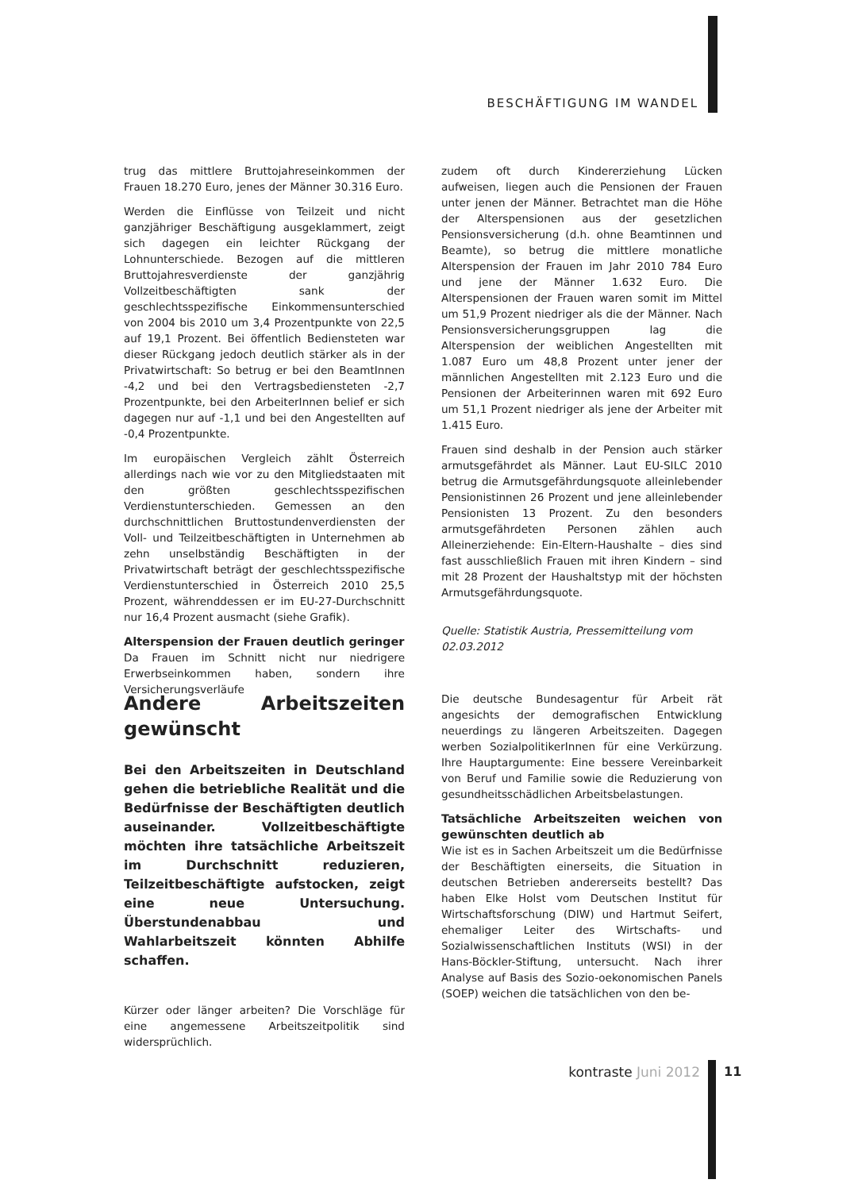BESCHÄFTIGUNG IM WANDEL
trug das mittlere Bruttojahreseinkommen der Frauen 18.270 Euro, jenes der Männer 30.316 Euro.
Werden die Einflüsse von Teilzeit und nicht ganzjähriger Beschäftigung ausgeklammert, zeigt sich dagegen ein leichter Rückgang der Lohnunterschiede. Bezogen auf die mittleren Bruttojahresverdienste der ganzjährig Vollzeitbeschäftigten sank der geschlechtsspezifische Einkommensunterschied von 2004 bis 2010 um 3,4 Prozentpunkte von 22,5 auf 19,1 Prozent. Bei öffentlich Bediensteten war dieser Rückgang jedoch deutlich stärker als in der Privatwirtschaft: So betrug er bei den BeamtInnen -4,2 und bei den Vertragsbediensteten -2,7 Prozentpunkte, bei den ArbeiterInnen belief er sich dagegen nur auf -1,1 und bei den Angestellten auf -0,4 Prozentpunkte.
Im europäischen Vergleich zählt Österreich allerdings nach wie vor zu den Mitgliedstaaten mit den größten geschlechtsspezifischen Verdienstunterschieden. Gemessen an den durchschnittlichen Bruttostundenverdiensten der Voll- und Teilzeitbeschäftigten in Unternehmen ab zehn unselbständig Beschäftigten in der Privatwirtschaft beträgt der geschlechtsspezifische Verdienstunterschied in Österreich 2010 25,5 Prozent, währenddessen er im EU-27-Durchschnitt nur 16,4 Prozent ausmacht (siehe Grafik).
Alterspension der Frauen deutlich geringer
Da Frauen im Schnitt nicht nur niedrigere Erwerbseinkommen haben, sondern ihre Versicherungsverläufe
zudem oft durch Kindererziehung Lücken aufweisen, liegen auch die Pensionen der Frauen unter jenen der Männer. Betrachtet man die Höhe der Alterspensionen aus der gesetzlichen Pensionsversicherung (d.h. ohne Beamtinnen und Beamte), so betrug die mittlere monatliche Alterspension der Frauen im Jahr 2010 784 Euro und jene der Männer 1.632 Euro. Die Alterspensionen der Frauen waren somit im Mittel um 51,9 Prozent niedriger als die der Männer. Nach Pensionsversicherungsgruppen lag die Alterspension der weiblichen Angestellten mit 1.087 Euro um 48,8 Prozent unter jener der männlichen Angestellten mit 2.123 Euro und die Pensionen der Arbeiterinnen waren mit 692 Euro um 51,1 Prozent niedriger als jene der Arbeiter mit 1.415 Euro.
Frauen sind deshalb in der Pension auch stärker armutsgefährdet als Männer. Laut EU-SILC 2010 betrug die Armutsgefährdungsquote alleinlebender Pensionistinnen 26 Prozent und jene alleinlebender Pensionisten 13 Prozent. Zu den besonders armutsgefährdeten Personen zählen auch Alleinerziehende: Ein-Eltern-Haushalte – dies sind fast ausschließlich Frauen mit ihren Kindern – sind mit 28 Prozent der Haushaltstyp mit der höchsten Armutsgefährdungsquote.
Quelle: Statistik Austria, Pressemitteilung vom 02.03.2012
Andere Arbeitszeiten gewünscht
Bei den Arbeitszeiten in Deutschland gehen die betriebliche Realität und die Bedürfnisse der Beschäftigten deutlich auseinander. Vollzeitbeschäftigte möchten ihre tatsächliche Arbeitszeit im Durchschnitt reduzieren, Teilzeitbeschäftigte aufstocken, zeigt eine neue Untersuchung. Überstundenabbau und Wahlarbeitszeit könnten Abhilfe schaffen.
Kürzer oder länger arbeiten? Die Vorschläge für eine angemessene Arbeitszeitpolitik sind widersprüchlich.
Die deutsche Bundesagentur für Arbeit rät angesichts der demografischen Entwicklung neuerdings zu längeren Arbeitszeiten. Dagegen werben SozialpolitikerInnen für eine Verkürzung. Ihre Hauptargumente: Eine bessere Vereinbarkeit von Beruf und Familie sowie die Reduzierung von gesundheitsschädlichen Arbeitsbelastungen.
Tatsächliche Arbeitszeiten weichen von gewünschten deutlich ab
Wie ist es in Sachen Arbeitszeit um die Bedürfnisse der Beschäftigten einerseits, die Situation in deutschen Betrieben andererseits bestellt? Das haben Elke Holst vom Deutschen Institut für Wirtschaftsforschung (DIW) und Hartmut Seifert, ehemaliger Leiter des Wirtschafts- und Sozialwissenschaftlichen Instituts (WSI) in der Hans-Böckler-Stiftung, untersucht. Nach ihrer Analyse auf Basis des Sozio-oekonomischen Panels (SOEP) weichen die tatsächlichen von den be-
kontraste Juni 2012
11